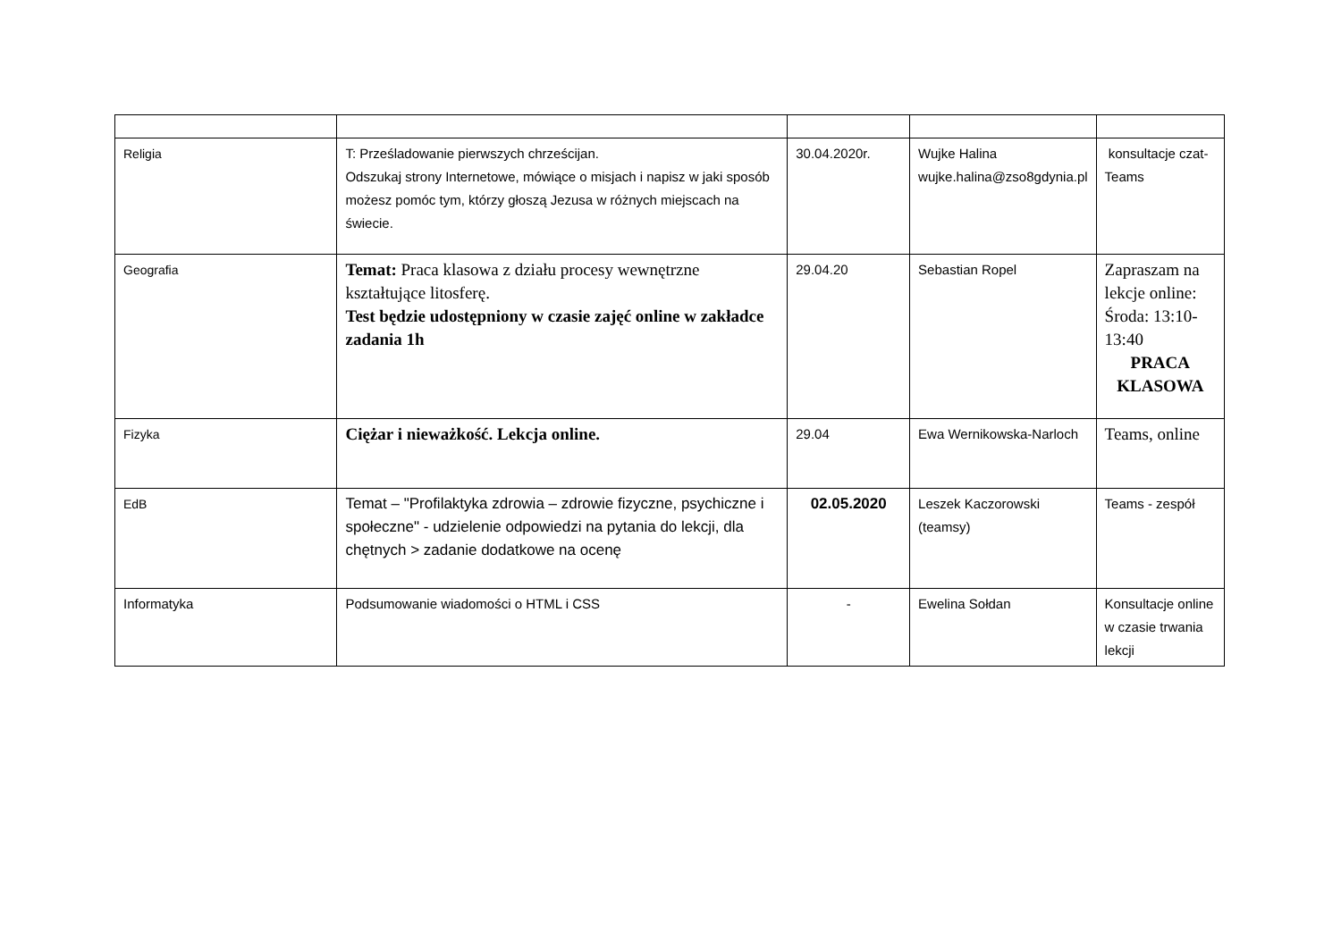| Religia | T: Prześladowanie pierwszych chrześcijan. Odszukaj strony Internetowe, mówiące o misjach i napisz w jaki sposób możesz pomóc tym, którzy głoszą Jezusa w różnych miejscach na świecie. | 30.04.2020r. | Wujke Halina wujke.halina@zso8gdynia.pl | konsultacje czat-Teams |
| Geografia | Temat: Praca klasowa z działu procesy wewnętrzne kształtujące litosferę. Test będzie udostępniony w czasie zajęć online w zakładce zadania 1h | 29.04.20 | Sebastian Ropel | Zapraszam na lekcje online: Środa: 13:10-13:40 PRACA KLASOWA |
| Fizyka | Ciężar i nieważkość. Lekcja online. | 29.04 | Ewa Wernikowska-Narloch | Teams, online |
| EdB | Temat – "Profilaktyka zdrowia – zdrowie fizyczne, psychiczne i społeczne" - udzielenie odpowiedzi na pytania do lekcji, dla chętnych > zadanie dodatkowe na ocenę | 02.05.2020 | Leszek Kaczorowski (teamsy) | Teams - zespół |
| Informatyka | Podsumowanie wiadomości o HTML i CSS | - | Ewelina Sołdan | Konsultacje online w czasie trwania lekcji |